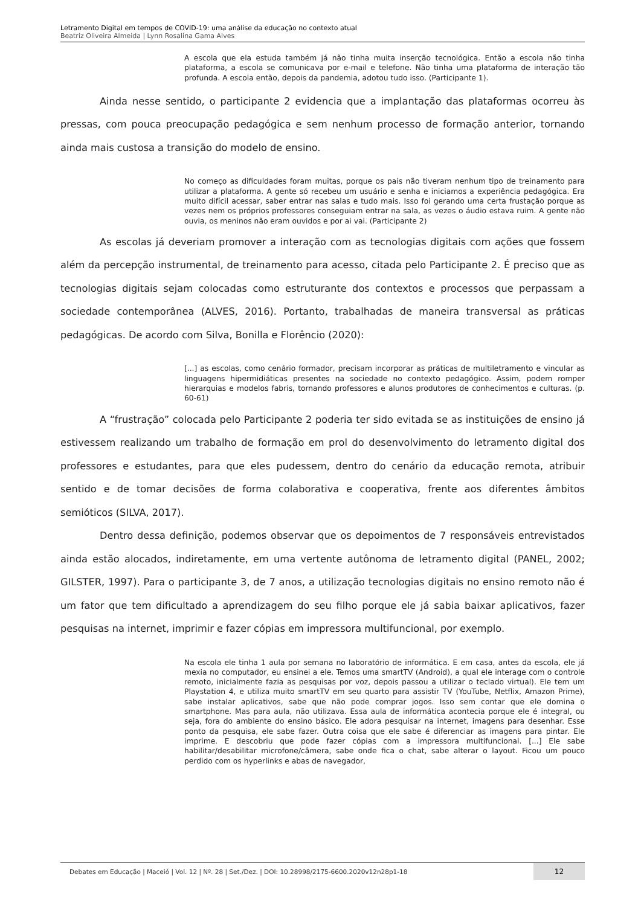Letramento Digital em tempos de COVID-19: uma análise da educação no contexto atual
Beatriz Oliveira Almeida | Lynn Rosalina Gama Alves
A escola que ela estuda também já não tinha muita inserção tecnológica. Então a escola não tinha plataforma, a escola se comunicava por e-mail e telefone. Não tinha uma plataforma de interação tão profunda. A escola então, depois da pandemia, adotou tudo isso. (Participante 1).
Ainda nesse sentido, o participante 2 evidencia que a implantação das plataformas ocorreu às pressas, com pouca preocupação pedagógica e sem nenhum processo de formação anterior, tornando ainda mais custosa a transição do modelo de ensino.
No começo as dificuldades foram muitas, porque os pais não tiveram nenhum tipo de treinamento para utilizar a plataforma. A gente só recebeu um usuário e senha e iniciamos a experiência pedagógica. Era muito difícil acessar, saber entrar nas salas e tudo mais. Isso foi gerando uma certa frustação porque as vezes nem os próprios professores conseguiam entrar na sala, as vezes o áudio estava ruim. A gente não ouvia, os meninos não eram ouvidos e por ai vai. (Participante 2)
As escolas já deveriam promover a interação com as tecnologias digitais com ações que fossem além da percepção instrumental, de treinamento para acesso, citada pelo Participante 2. É preciso que as tecnologias digitais sejam colocadas como estruturante dos contextos e processos que perpassam a sociedade contemporânea (ALVES, 2016). Portanto, trabalhadas de maneira transversal as práticas pedagógicas. De acordo com Silva, Bonilla e Florêncio (2020):
[...] as escolas, como cenário formador, precisam incorporar as práticas de multiletramento e vincular as linguagens hipermidiáticas presentes na sociedade no contexto pedagógico. Assim, podem romper hierarquias e modelos fabris, tornando professores e alunos produtores de conhecimentos e culturas. (p. 60-61)
A “frustração” colocada pelo Participante 2 poderia ter sido evitada se as instituições de ensino já estivessem realizando um trabalho de formação em prol do desenvolvimento do letramento digital dos professores e estudantes, para que eles pudessem, dentro do cenário da educação remota, atribuir sentido e de tomar decisões de forma colaborativa e cooperativa, frente aos diferentes âmbitos semióticos (SILVA, 2017).
Dentro dessa definição, podemos observar que os depoimentos de 7 responsáveis entrevistados ainda estão alocados, indiretamente, em uma vertente autônoma de letramento digital (PANEL, 2002; GILSTER, 1997). Para o participante 3, de 7 anos, a utilização tecnologias digitais no ensino remoto não é um fator que tem dificultado a aprendizagem do seu filho porque ele já sabia baixar aplicativos, fazer pesquisas na internet, imprimir e fazer cópias em impressora multifuncional, por exemplo.
Na escola ele tinha 1 aula por semana no laboratório de informática. E em casa, antes da escola, ele já mexia no computador, eu ensinei a ele. Temos uma smartTV (Android), a qual ele interage com o controle remoto, inicialmente fazia as pesquisas por voz, depois passou a utilizar o teclado virtual). Ele tem um Playstation 4, e utiliza muito smartTV em seu quarto para assistir TV (YouTube, Netflix, Amazon Prime), sabe instalar aplicativos, sabe que não pode comprar jogos. Isso sem contar que ele domina o smartphone. Mas para aula, não utilizava. Essa aula de informática acontecia porque ele é integral, ou seja, fora do ambiente do ensino básico. Ele adora pesquisar na internet, imagens para desenhar. Esse ponto da pesquisa, ele sabe fazer. Outra coisa que ele sabe é diferenciar as imagens para pintar. Ele imprime. E descobriu que pode fazer cópias com a impressora multifuncional. [...] Ele sabe habilitar/desabilitar microfone/câmera, sabe onde fica o chat, sabe alterar o layout. Ficou um pouco perdido com os hyperlinks e abas de navegador,
Debates em Educação | Maceió | Vol. 12 | Nº. 28 | Set./Dez. | DOI: 10.28998/2175-6600.2020v12n28p1-18
12